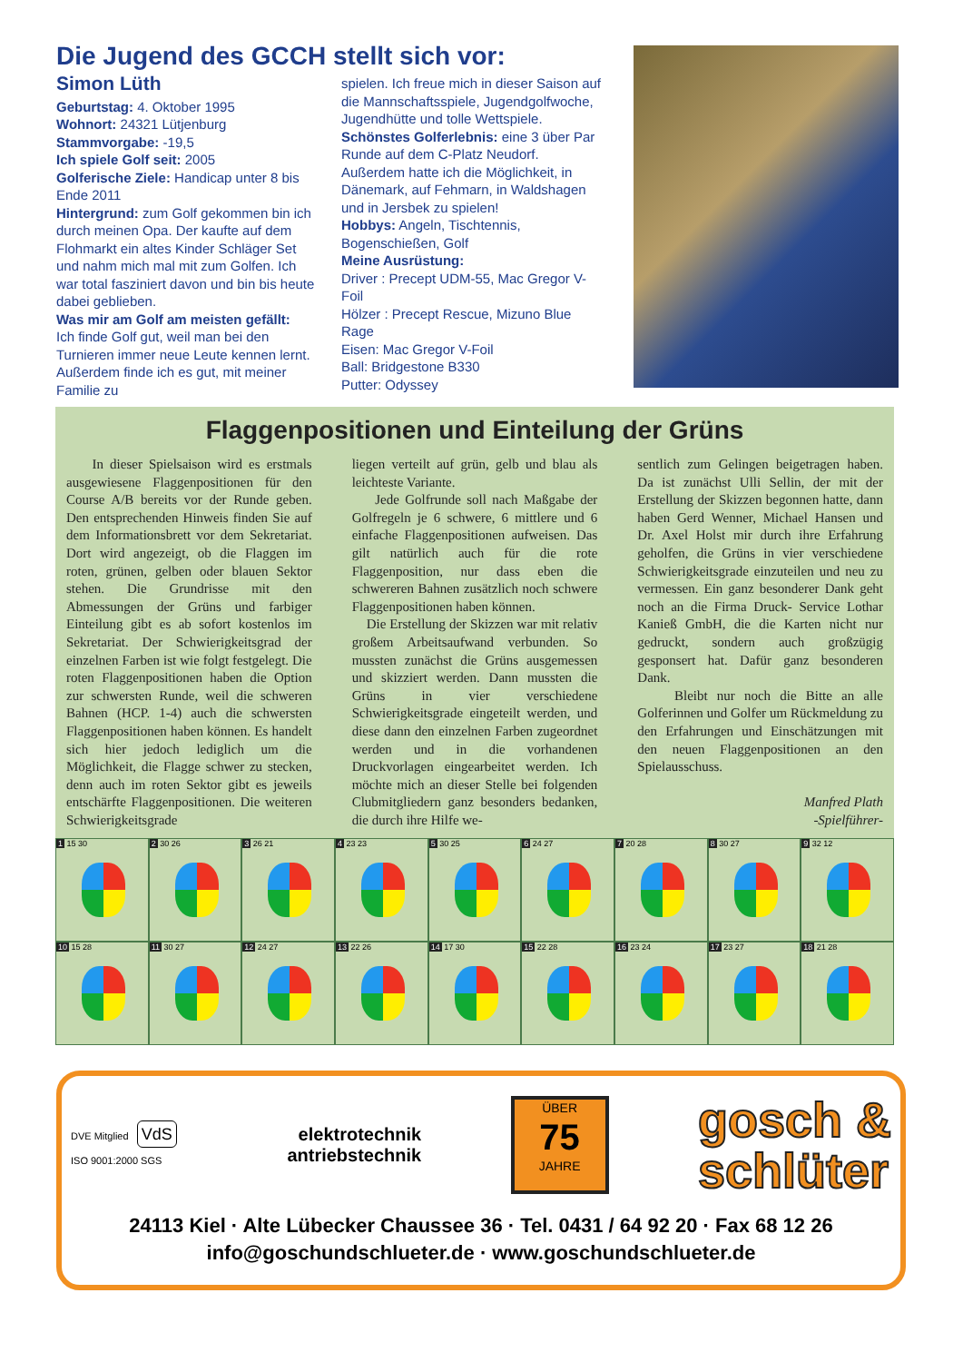Die Jugend des GCCH stellt sich vor:
Simon Lüth
Geburtstag: 4. Oktober 1995
Wohnort: 24321 Lütjenburg
Stammvorgabe: -19,5
Ich spiele Golf seit: 2005
Golferische Ziele: Handicap unter 8 bis Ende 2011
Hintergrund: zum Golf gekommen bin ich durch meinen Opa. Der kaufte auf dem Flohmarkt ein altes Kinder Schläger Set und nahm mich mal mit zum Golfen. Ich war total fasziniert davon und bin bis heute dabei geblieben.
Was mir am Golf am meisten gefällt:
Ich finde Golf gut, weil man bei den Turnieren immer neue Leute kennen lernt. Außerdem finde ich es gut, mit meiner Familie zu
spielen. Ich freue mich in dieser Saison auf die Mannschaftsspiele, Jugendgolfwoche, Jugendhütte und tolle Wettspiele.
Schönstes Golferlebnis: eine 3 über Par Runde auf dem C-Platz Neudorf. Außerdem hatte ich die Möglichkeit, in Dänemark, auf Fehmarn, in Waldshagen und in Jersbek zu spielen!
Hobbys: Angeln, Tischtennis, Bogenschießen, Golf
Meine Ausrüstung:
Driver : Precept UDM-55, Mac Gregor V-Foil
Hölzer : Precept Rescue, Mizuno Blue Rage
Eisen: Mac Gregor V-Foil
Ball: Bridgestone B330
Putter: Odyssey
Flaggenpositionen und Einteilung der Grüns
In dieser Spielsaison wird es erstmals ausgewiesene Flaggenpositionen für den Course A/B bereits vor der Runde geben. Den entsprechenden Hinweis finden Sie auf dem Informationsbrett vor dem Sekretariat. Dort wird angezeigt, ob die Flaggen im roten, grünen, gelben oder blauen Sektor stehen. Die Grundrisse mit den Abmessungen der Grüns und farbiger Einteilung gibt es ab sofort kostenlos im Sekretariat. Der Schwierigkeitsgrad der einzelnen Farben ist wie folgt festgelegt. Die roten Flaggenpositionen haben die Option zur schwersten Runde, weil die schweren Bahnen (HCP. 1-4) auch die schwersten Flaggenpositionen haben können. Es handelt sich hier jedoch lediglich um die Möglichkeit, die Flagge schwer zu stecken, denn auch im roten Sektor gibt es jeweils entschärfte Flaggenpositionen. Die weiteren Schwierigkeitsgrade
liegen verteilt auf grün, gelb und blau als leichteste Variante.
Jede Golfrunde soll nach Maßgabe der Golfregeln je 6 schwere, 6 mittlere und 6 einfache Flaggenpositionen aufweisen. Das gilt natürlich auch für die rote Flaggenposition, nur dass eben die schwereren Bahnen zusätzlich noch schwere Flaggenpositionen haben können.
Die Erstellung der Skizzen war mit relativ großem Arbeitsaufwand verbunden. So mussten zunächst die Grüns ausgemessen und skizziert werden. Dann mussten die Grüns in vier verschiedene Schwierigkeitsgrade eingeteilt werden, und diese dann den einzelnen Farben zugeordnet werden und in die vorhandenen Druckvorlagen eingearbeitet werden. Ich möchte mich an dieser Stelle bei folgenden Clubmitgliedern ganz besonders bedanken, die durch ihre Hilfe we-
sentlich zum Gelingen beigetragen haben. Da ist zunächst Ulli Sellin, der mit der Erstellung der Skizzen begonnen hatte, dann haben Gerd Wenner, Michael Hansen und Dr. Axel Holst mir durch ihre Erfahrung geholfen, die Grüns in vier verschiedene Schwierigkeitsgrade einzuteilen und neu zu vermessen. Ein ganz besonderer Dank geht noch an die Firma Druck- Service Lothar Kanieß GmbH, die die Karten nicht nur gedruckt, sondern auch großzügig gesponsert hat. Dafür ganz besonderen Dank.
Bleibt nur noch die Bitte an alle Golferinnen und Golfer um Rückmeldung zu den Erfahrungen und Einschätzungen mit den neuen Flaggenpositionen an den Spielausschuss.
Manfred Plath
-Spielführer-
1 15 30
2 30 26
3 26 21
4 23 23
5 30 25
6 24 27
7 20 28
8 30 27
9 32 12
10 15 28
11 30 27
12 24 27
13 22 26
14 17 30
15 22 28
16 23 24
17 23 27
18 21 28
DVE Mitglied VdS
ISO 9001:2000 SGS
elektrotechnik
antriebstechnik
ÜBER
75
JAHRE
gosch &
schlüter
24113 Kiel · Alte Lübecker Chaussee 36 · Tel. 0431 / 64 92 20 · Fax 68 12 26
info@goschundschlueter.de · www.goschundschlueter.de